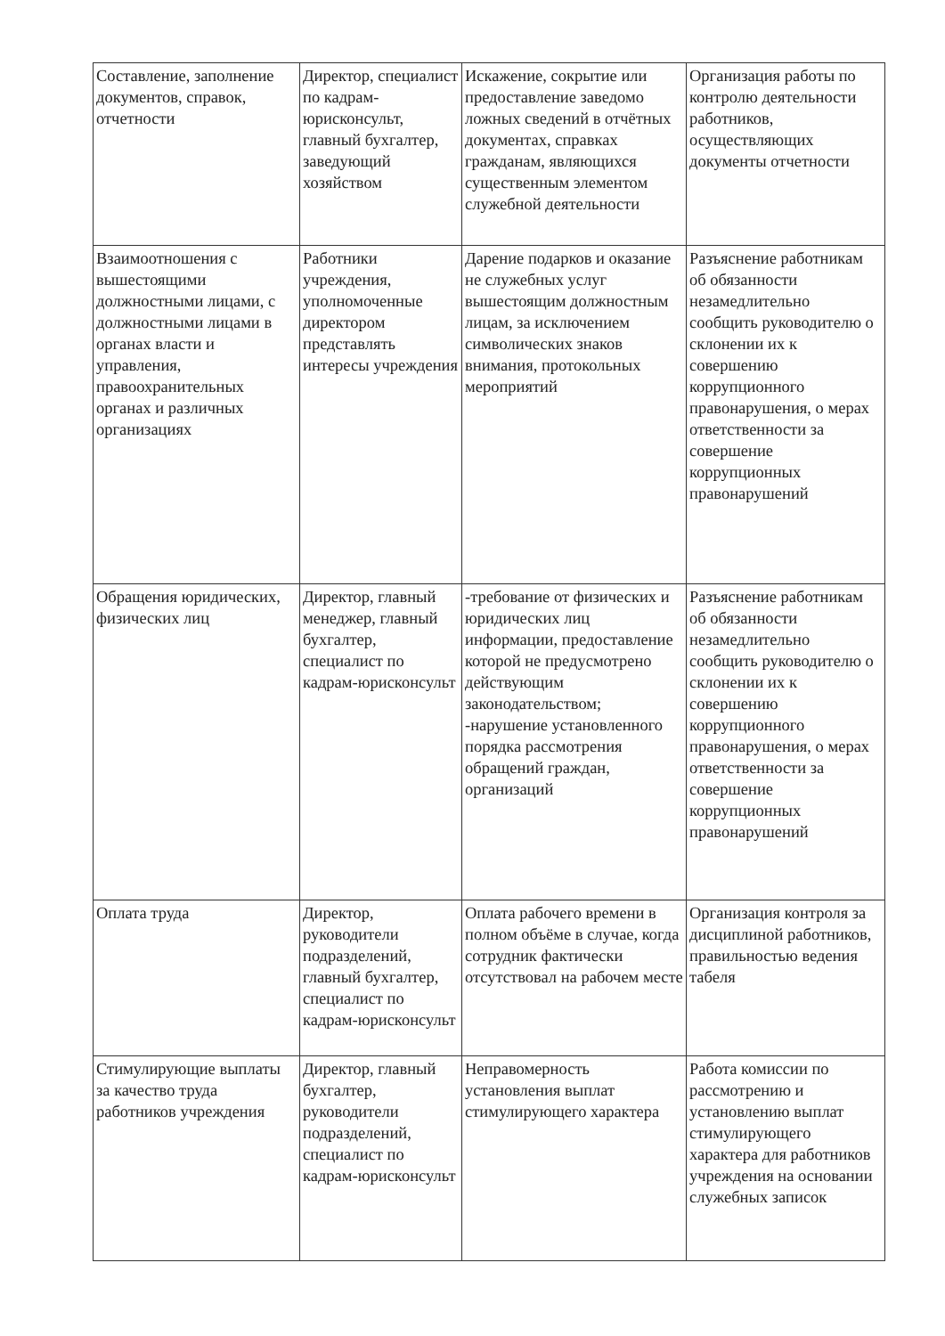| Составление, заполнение документов, справок, отчетности | Директор, специалист по кадрам-юрисконсульт, главный бухгалтер, заведующий хозяйством | Искажение, сокрытие или предоставление заведомо ложных сведений в отчётных документах, справках гражданам, являющихся существенным элементом служебной деятельности | Организация работы по контролю деятельности работников, осуществляющих документы отчетности |
| Взаимоотношения с вышестоящими должностными лицами, с должностными лицами в органах власти и управления, правоохранительных органах и различных организациях | Работники учреждения, уполномоченные директором представлять интересы учреждения | Дарение подарков и оказание не служебных услуг вышестоящим должностным лицам, за исключением символических знаков внимания, протокольных мероприятий | Разъяснение работникам об обязанности незамедлительно сообщить руководителю о склонении их к совершению коррупционного правонарушения, о мерах ответственности за совершение коррупционных правонарушений |
| Обращения юридических, физических лиц | Директор, главный менеджер, главный бухгалтер, специалист по кадрам-юрисконсульт | -требование от физических и юридических лиц информации, предоставление которой не предусмотрено действующим законодательством; -нарушение установленного порядка рассмотрения обращений граждан, организаций | Разъяснение работникам об обязанности незамедлительно сообщить руководителю о склонении их к совершению коррупционного правонарушения, о мерах ответственности за совершение коррупционных правонарушений |
| Оплата труда | Директор, руководители подразделений, главный бухгалтер, специалист по кадрам-юрисконсульт | Оплата рабочего времени в полном объёме в случае, когда сотрудник фактически отсутствовал на рабочем месте | Организация контроля за дисциплиной работников, правильностью ведения табеля |
| Стимулирующие выплаты за качество труда работников учреждения | Директор, главный бухгалтер, руководители подразделений, специалист по кадрам-юрисконсульт | Неправомерность установления выплат стимулирующего характера | Работа комиссии по рассмотрению и установлению выплат стимулирующего характера для работников учреждения на основании служебных записок |